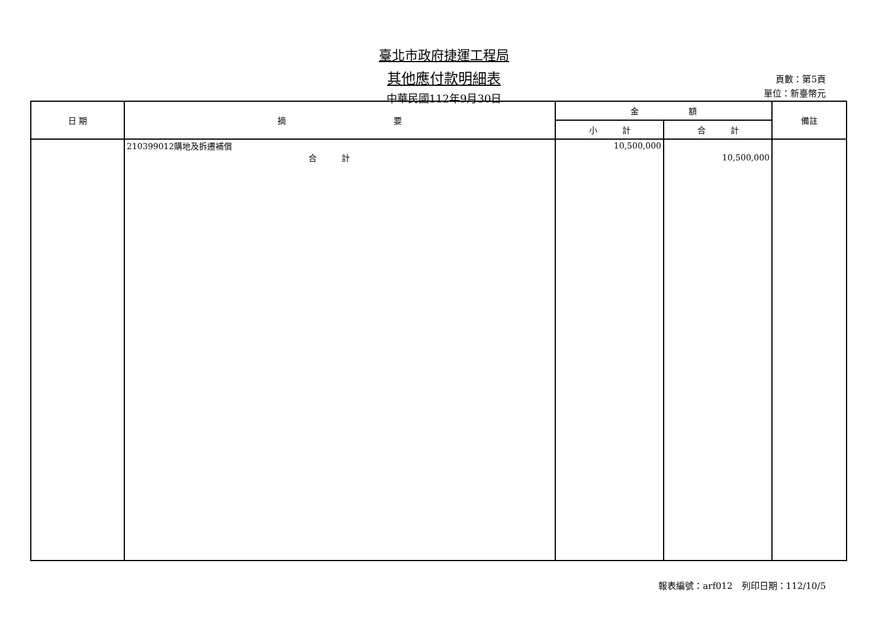臺北市政府捷運工程局
其他應付款明細表
中華民國112年9月30日
頁數：第5頁
單位：新臺幣元
| 日 期 | 摘 要 | 金 額 | | 備註 |
| --- | --- | --- | --- | --- |
| | | 小 計 | 合 計 | |
| | 210399012購地及拆遷補償 | 10,500,000 | | |
| | 合 計 | | 10,500,000 | |
報表編號：arf012　列印日期：112/10/5